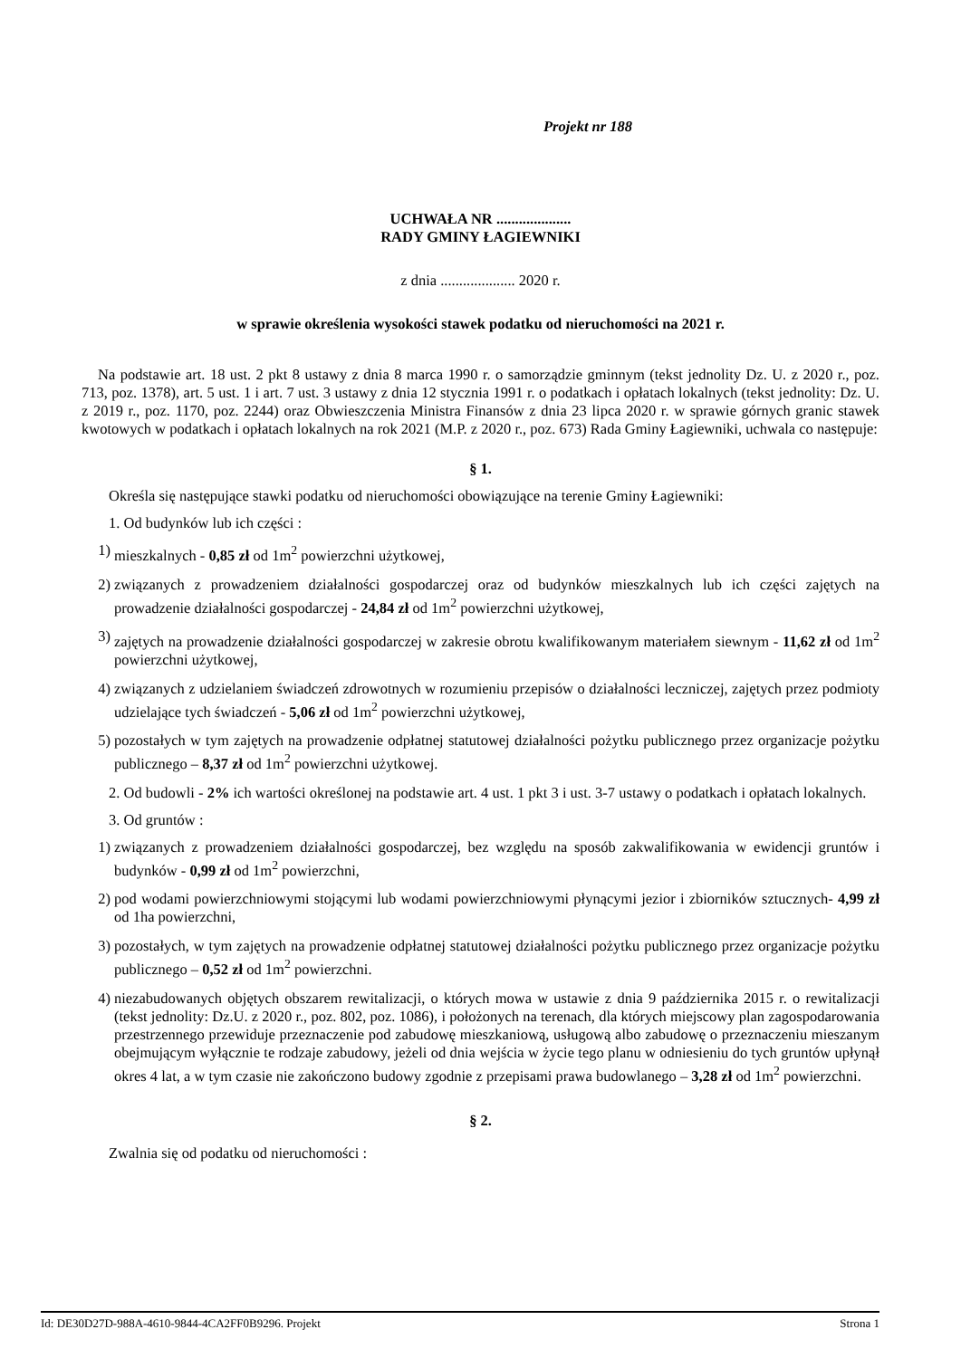Projekt nr 188
UCHWAŁA NR ....................
RADY GMINY ŁAGIEWNIKI
z dnia .................... 2020 r.
w sprawie określenia wysokości stawek podatku od nieruchomości na 2021 r.
Na podstawie art. 18 ust. 2 pkt 8 ustawy z dnia 8 marca 1990 r. o samorządzie gminnym (tekst jednolity Dz. U. z 2020 r., poz. 713, poz. 1378), art. 5 ust. 1 i art. 7 ust. 3 ustawy z dnia 12 stycznia 1991 r. o podatkach i opłatach lokalnych (tekst jednolity: Dz. U. z 2019 r., poz. 1170, poz. 2244) oraz Obwieszczenia Ministra Finansów z dnia 23 lipca 2020 r. w sprawie górnych granic stawek kwotowych w podatkach i opłatach lokalnych na rok 2021 (M.P. z 2020 r., poz. 673) Rada Gminy Łagiewniki, uchwala co następuje:
§ 1.
Określa się następujące stawki podatku od nieruchomości obowiązujące na terenie Gminy Łagiewniki:
1. Od budynków lub ich części :
1) mieszkalnych - 0,85 zł od 1m<sup>2</sup> powierzchni użytkowej,
2) związanych z prowadzeniem działalności gospodarczej oraz od budynków mieszkalnych lub ich części zajętych na prowadzenie działalności gospodarczej - 24,84 zł od 1m<sup>2</sup> powierzchni użytkowej,
3) zajętych na prowadzenie działalności gospodarczej w zakresie obrotu kwalifikowanym materiałem siewnym - 11,62 zł od 1m<sup>2</sup> powierzchni użytkowej,
4) związanych z udzielaniem świadczeń zdrowotnych w rozumieniu przepisów o działalności leczniczej, zajętych przez podmioty udzielające tych świadczeń - 5,06 zł od 1m<sup>2</sup> powierzchni użytkowej,
5) pozostałych w tym zajętych na prowadzenie odpłatnej statutowej działalności pożytku publicznego przez organizacje pożytku publicznego – 8,37 zł od 1m<sup>2</sup> powierzchni użytkowej.
2. Od budowli - 2% ich wartości określonej na podstawie art. 4 ust. 1 pkt 3 i ust. 3-7 ustawy o podatkach i opłatach lokalnych.
3. Od gruntów :
1) związanych z prowadzeniem działalności gospodarczej, bez względu na sposób zakwalifikowania w ewidencji gruntów i budynków - 0,99 zł od 1m<sup>2</sup> powierzchni,
2) pod wodami powierzchniowymi stojącymi lub wodami powierzchniowymi płynącymi jezior i zbiorników sztucznych- 4,99 zł od 1ha powierzchni,
3) pozostałych, w tym zajętych na prowadzenie odpłatnej statutowej działalności pożytku publicznego przez organizacje pożytku publicznego – 0,52 zł od 1m<sup>2</sup> powierzchni.
4) niezabudowanych objętych obszarem rewitalizacji, o których mowa w ustawie z dnia 9 października 2015 r. o rewitalizacji (tekst jednolity: Dz.U. z 2020 r., poz. 802, poz. 1086), i położonych na terenach, dla których miejscowy plan zagospodarowania przestrzennego przewiduje przeznaczenie pod zabudowę mieszkaniową, usługową albo zabudowę o przeznaczeniu mieszanym obejmującym wyłącznie te rodzaje zabudowy, jeżeli od dnia wejścia w życie tego planu w odniesieniu do tych gruntów upłynął okres 4 lat, a w tym czasie nie zakończono budowy zgodnie z przepisami prawa budowlanego – 3,28 zł od 1m<sup>2</sup> powierzchni.
§ 2.
Zwalnia się od podatku od nieruchomości :
Id: DE30D27D-988A-4610-9844-4CA2FF0B9296. Projekt Strona 1